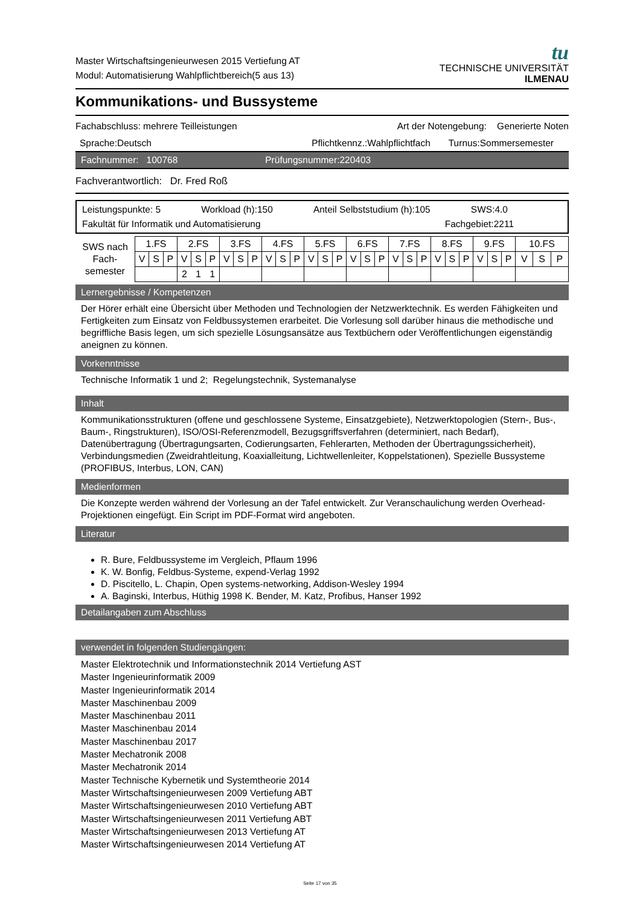Master Wirtschaftsingenieurwesen 2015 Vertiefung AT
Modul: Automatisierung Wahlpflichtbereich(5 aus 13)
tu
TECHNISCHE UNIVERSITÄT
ILMENAU
Kommunikations- und Bussysteme
Fachabschluss: mehrere Teilleistungen Art der Notengebung: Generierte Noten
Sprache:Deutsch Pflichtkennz.:Wahlpflichtfach Turnus:Sommersemester
Fachnummer: 100768 Prüfungsnummer:220403
Fachverantwortlich: Dr. Fred Roß
Leistungspunkte: 5 Workload (h):150 Anteil Selbststudium (h):105 SWS:4.0
Fakultät für Informatik und Automatisierung Fachgebiet:2211
| SWS nach Fach- semester | 1.FS | | | 2.FS | | | 3.FS | | | 4.FS | | | 5.FS | | | 6.FS | | | 7.FS | | | 8.FS | | | 9.FS | | | 10.FS | | |
| | V | S | P | V | S | P | V | S | P | V | S | P | V | S | P | V | S | P | V | S | P | V | S | P | V | S | P | V | S | P |
| | | | | 2 | 1 | 1 | | | | | | | | | | | | | | | | | | | | | | | | |
Lernergebnisse / Kompetenzen
Der Hörer erhält eine Übersicht über Methoden und Technologien der Netzwerktechnik. Es werden Fähigkeiten und Fertigkeiten zum Einsatz von Feldbussystemen erarbeitet. Die Vorlesung soll darüber hinaus die methodische und begriffliche Basis legen, um sich spezielle Lösungsansätze aus Textbüchern oder Veröffentlichungen eigenständig aneignen zu können.
Vorkenntnisse
Technische Informatik 1 und 2; Regelungstechnik, Systemanalyse
Inhalt
Kommunikationsstrukturen (offene und geschlossene Systeme, Einsatzgebiete), Netzwerktopologien (Stern-, Bus-, Baum-, Ringstrukturen), ISO/OSI-Referenzmodell, Bezugsgriffsverfahren (determiniert, nach Bedarf), Datenübertragung (Übertragungsarten, Codierungsarten, Fehlerarten, Methoden der Übertragungssicherheit), Verbindungsmedien (Zweidrahtleitung, Koaxialleitung, Lichtwellenleiter, Koppelstationen), Spezielle Bussysteme (PROFIBUS, Interbus, LON, CAN)
Medienformen
Die Konzepte werden während der Vorlesung an der Tafel entwickelt. Zur Veranschaulichung werden Overhead-Projektionen eingefügt. Ein Script im PDF-Format wird angeboten.
Literatur
R. Bure, Feldbussysteme im Vergleich, Pflaum 1996
K. W. Bonfig, Feldbus-Systeme, expend-Verlag 1992
D. Piscitello, L. Chapin, Open systems-networking, Addison-Wesley 1994
A. Baginski, Interbus, Hüthig 1998 K. Bender, M. Katz, Profibus, Hanser 1992
Detailangaben zum Abschluss
verwendet in folgenden Studiengängen:
Master Elektrotechnik und Informationstechnik 2014 Vertiefung AST
Master Ingenieurinformatik 2009
Master Ingenieurinformatik 2014
Master Maschinenbau 2009
Master Maschinenbau 2011
Master Maschinenbau 2014
Master Maschinenbau 2017
Master Mechatronik 2008
Master Mechatronik 2014
Master Technische Kybernetik und Systemtheorie 2014
Master Wirtschaftsingenieurwesen 2009 Vertiefung ABT
Master Wirtschaftsingenieurwesen 2010 Vertiefung ABT
Master Wirtschaftsingenieurwesen 2011 Vertiefung ABT
Master Wirtschaftsingenieurwesen 2013 Vertiefung AT
Master Wirtschaftsingenieurwesen 2014 Vertiefung AT
Seite 17 von 35